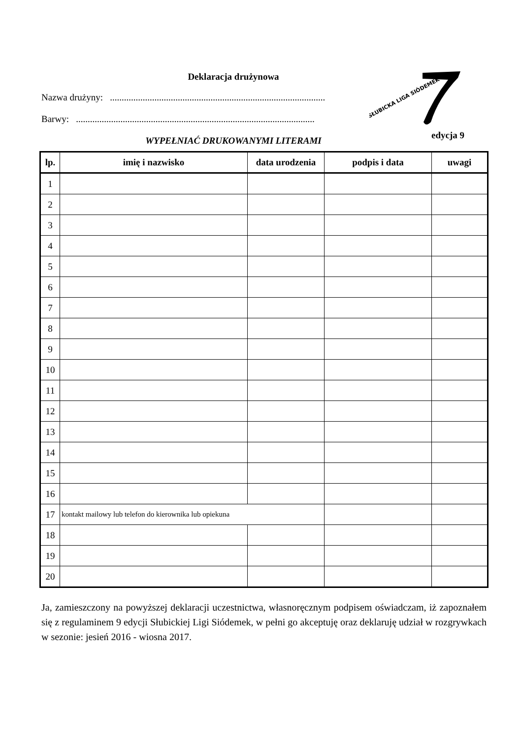SŁUBICKA LIGA SIÓDEMEK
edycja 9
Deklaracja drużynowa
Nazwa drużyny: ............................................................................................
Barwy: ......................................................................................................
WYPEŁNIAĆ DRUKOWANYMI LITERAMI
| lp. | imię i nazwisko | data urodzenia | podpis i data | uwagi |
| --- | --- | --- | --- | --- |
| 1 | | | | |
| 2 | | | | |
| 3 | | | | |
| 4 | | | | |
| 5 | | | | |
| 6 | | | | |
| 7 | | | | |
| 8 | | | | |
| 9 | | | | |
| 10 | | | | |
| 11 | | | | |
| 12 | | | | |
| 13 | | | | |
| 14 | | | | |
| 15 | | | | |
| 16 | | | | |
| 17 | kontakt mailowy lub telefon do kierownika lub opiekuna | | | |
| 18 | | | | |
| 19 | | | | |
| 20 | | | | |
Ja, zamieszczony na powyższej deklaracji uczestnictwa, własnoręcznym podpisem oświadczam, iż zapoznałem się z regulaminem 9 edycji Słubickiej Ligi Siódemek, w pełni go akceptuję oraz deklaruję udział w rozgrywkach w sezonie: jesień 2016 - wiosna 2017.